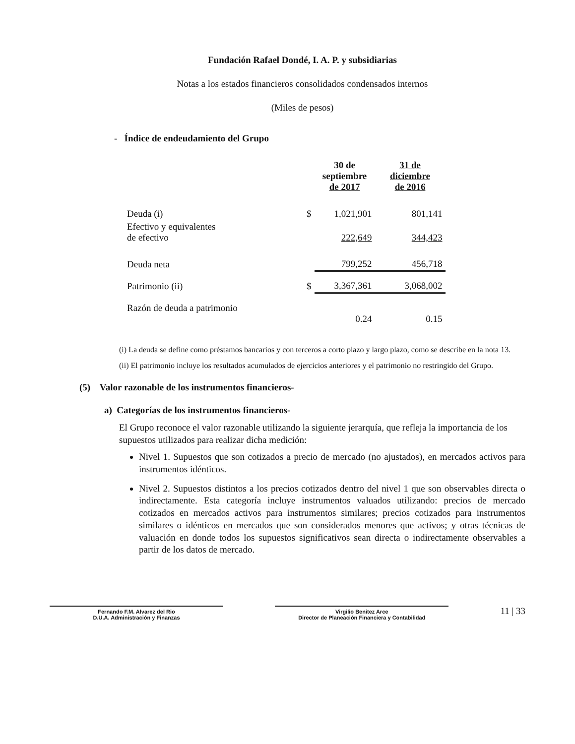Fundación Rafael Dondé, I. A. P. y subsidiarias
Notas a los estados financieros consolidados condensados internos
(Miles de pesos)
- Índice de endeudamiento del Grupo
| | | 30 de septiembre de 2017 | 31 de diciembre de 2016 |
| --- | --- | --- | --- |
| Deuda (i) | $ | 1,021,901 | 801,141 |
| Efectivo y equivalentes de efectivo | | 222,649 | 344,423 |
| Deuda neta | | 799,252 | 456,718 |
| Patrimonio (ii) | $ | 3,367,361 | 3,068,002 |
| Razón de deuda a patrimonio | | 0.24 | 0.15 |
(i) La deuda se define como préstamos bancarios y con terceros a corto plazo y largo plazo, como se describe en la nota 13.
(ii) El patrimonio incluye los resultados acumulados de ejercicios anteriores y el patrimonio no restringido del Grupo.
(5) Valor razonable de los instrumentos financieros-
a) Categorías de los instrumentos financieros-
El Grupo reconoce el valor razonable utilizando la siguiente jerarquía, que refleja la importancia de los supuestos utilizados para realizar dicha medición:
Nivel 1. Supuestos que son cotizados a precio de mercado (no ajustados), en mercados activos para instrumentos idénticos.
Nivel 2. Supuestos distintos a los precios cotizados dentro del nivel 1 que son observables directa o indirectamente. Esta categoría incluye instrumentos valuados utilizando: precios de mercado cotizados en mercados activos para instrumentos similares; precios cotizados para instrumentos similares o idénticos en mercados que son considerados menores que activos; y otras técnicas de valuación en donde todos los supuestos significativos sean directa o indirectamente observables a partir de los datos de mercado.
Fernando F.M. Alvarez del Rio
D.U.A. Administración y Finanzas
Virgilio Benitez Arce
Director de Planeación Financiera y Contabilidad
11 | 33